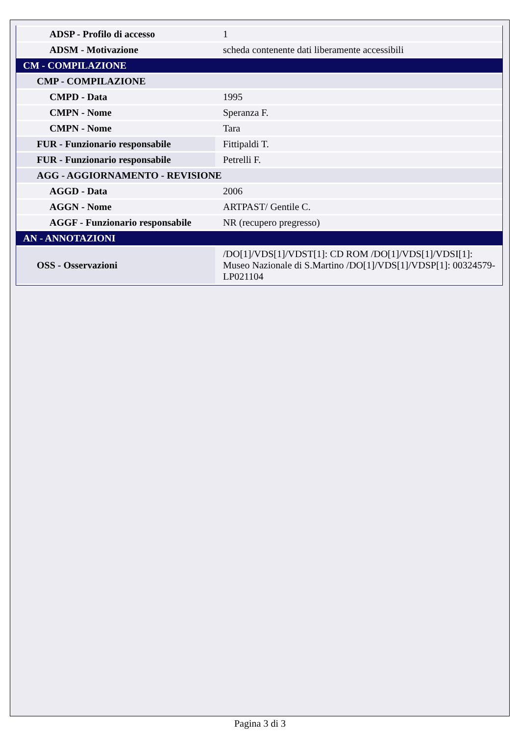| ADSP - Profilo di accesso | 1 |
| ADSM - Motivazione | scheda contenente dati liberamente accessibili |
| CM - COMPILAZIONE | |
| CMP - COMPILAZIONE | |
| CMPD - Data | 1995 |
| CMPN - Nome | Speranza F. |
| CMPN - Nome | Tara |
| FUR - Funzionario responsabile | Fittipaldi T. |
| FUR - Funzionario responsabile | Petrelli F. |
| AGG - AGGIORNAMENTO - REVISIONE | |
| AGGD - Data | 2006 |
| AGGN - Nome | ARTPAST/ Gentile C. |
| AGGF - Funzionario responsabile | NR (recupero pregresso) |
| AN - ANNOTAZIONI | |
| OSS - Osservazioni | /DO[1]/VDS[1]/VDST[1]: CD ROM /DO[1]/VDS[1]/VDSI[1]: Museo Nazionale di S.Martino /DO[1]/VDS[1]/VDSP[1]: 00324579-LP021104 |
Pagina 3 di 3